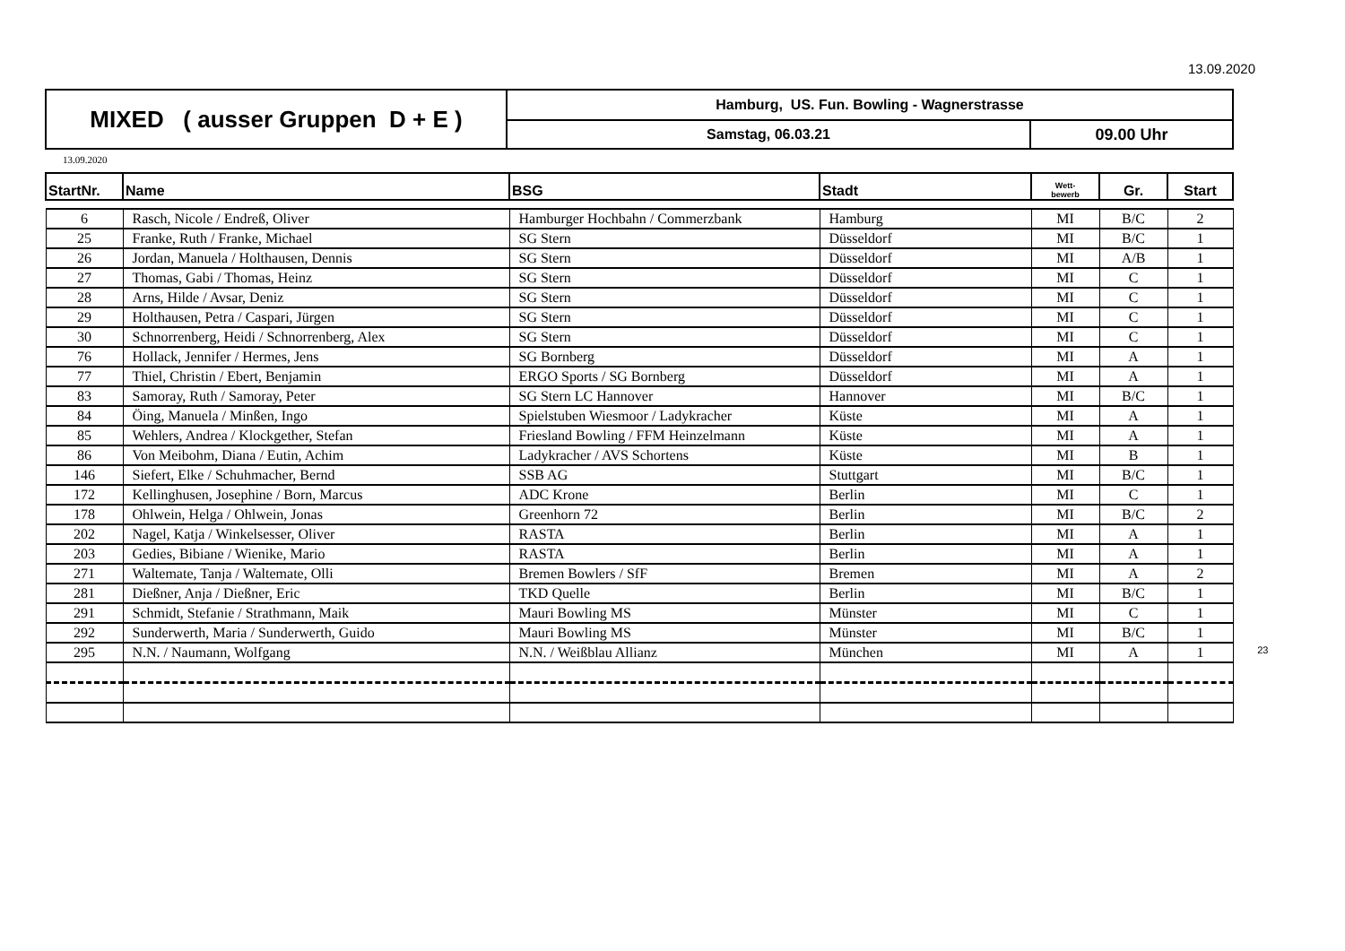13.09.2020
| MIXED ( ausser Gruppen D + E ) | Hamburg, US. Fun. Bowling - Wagnerstrasse | |
| | Samstag, 06.03.21 | 09.00 Uhr |
13.09.2020
| StartNr. | Name | BSG | Stadt | Wett- bewerb | Gr. | Start |
| --- | --- | --- | --- | --- | --- | --- |
| 6 | Rasch, Nicole / Endreß, Oliver | Hamburger Hochbahn / Commerzbank | Hamburg | MI | B/C | 2 |
| 25 | Franke, Ruth / Franke, Michael | SG Stern | Düsseldorf | MI | B/C | 1 |
| 26 | Jordan, Manuela / Holthausen, Dennis | SG Stern | Düsseldorf | MI | A/B | 1 |
| 27 | Thomas, Gabi / Thomas, Heinz | SG Stern | Düsseldorf | MI | C | 1 |
| 28 | Arns, Hilde / Avsar, Deniz | SG Stern | Düsseldorf | MI | C | 1 |
| 29 | Holthausen, Petra / Caspari, Jürgen | SG Stern | Düsseldorf | MI | C | 1 |
| 30 | Schnorrenberg, Heidi / Schnorrenberg, Alex | SG Stern | Düsseldorf | MI | C | 1 |
| 76 | Hollack, Jennifer / Hermes, Jens | SG Bornberg | Düsseldorf | MI | A | 1 |
| 77 | Thiel, Christin / Ebert, Benjamin | ERGO Sports / SG Bornberg | Düsseldorf | MI | A | 1 |
| 83 | Samoray, Ruth / Samoray, Peter | SG Stern LC Hannover | Hannover | MI | B/C | 1 |
| 84 | Öing, Manuela / Minßen, Ingo | Spielstuben Wiesmoor / Ladykracher | Küste | MI | A | 1 |
| 85 | Wehlers, Andrea / Klockgether, Stefan | Friesland Bowling / FFM Heinzelmann | Küste | MI | A | 1 |
| 86 | Von Meibohm, Diana / Eutin, Achim | Ladykracher / AVS Schortens | Küste | MI | B | 1 |
| 146 | Siefert, Elke / Schuhmacher, Bernd | SSB AG | Stuttgart | MI | B/C | 1 |
| 172 | Kellinghusen, Josephine / Born, Marcus | ADC Krone | Berlin | MI | C | 1 |
| 178 | Ohlwein, Helga / Ohlwein, Jonas | Greenhorn 72 | Berlin | MI | B/C | 2 |
| 202 | Nagel, Katja / Winkelsesser, Oliver | RASTA | Berlin | MI | A | 1 |
| 203 | Gedies, Bibiane / Wienike, Mario | RASTA | Berlin | MI | A | 1 |
| 271 | Waltemate, Tanja / Waltemate, Olli | Bremen Bowlers / SfF | Bremen | MI | A | 2 |
| 281 | Dießner, Anja / Dießner, Eric | TKD Quelle | Berlin | MI | B/C | 1 |
| 291 | Schmidt, Stefanie / Strathmann, Maik | Mauri Bowling MS | Münster | MI | C | 1 |
| 292 | Sunderwerth, Maria / Sunderwerth, Guido | Mauri Bowling MS | Münster | MI | B/C | 1 |
| 295 | N.N. / Naumann, Wolfgang | N.N. / Weißblau Allianz | München | MI | A | 1 23 |